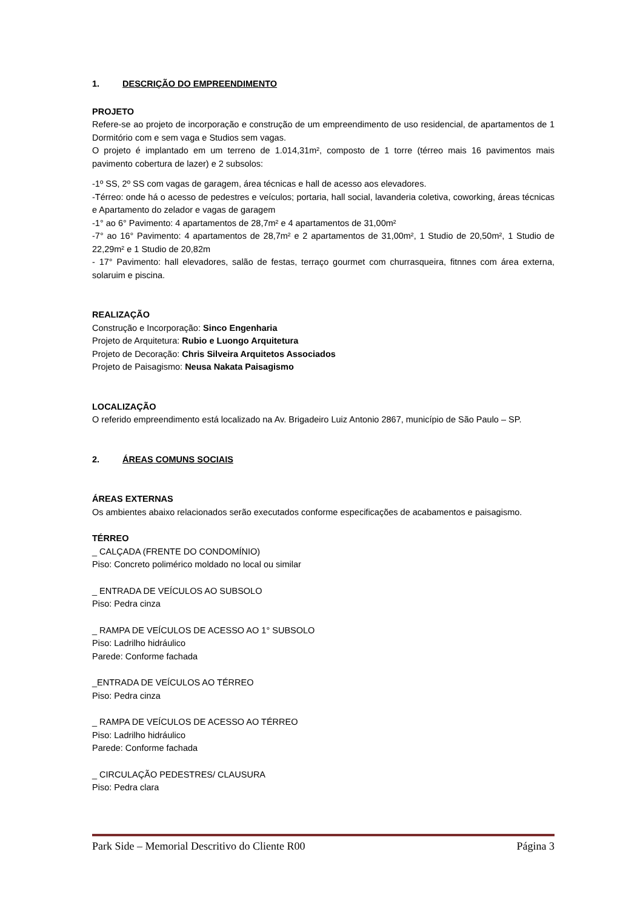1. DESCRIÇÃO DO EMPREENDIMENTO
PROJETO
Refere-se ao projeto de incorporação e construção de um empreendimento de uso residencial, de apartamentos de 1 Dormitório com e sem vaga e Studios sem vagas.
O projeto é implantado em um terreno de 1.014,31m², composto de 1 torre (térreo mais 16 pavimentos mais pavimento cobertura de lazer) e 2 subsolos:
-1º SS, 2º SS com vagas de garagem, área técnicas e hall de acesso aos elevadores.
-Térreo: onde há o acesso de pedestres e veículos; portaria, hall social, lavanderia coletiva, coworking, áreas técnicas e Apartamento do zelador e vagas de garagem
-1° ao 6° Pavimento: 4 apartamentos de 28,7m² e 4 apartamentos de 31,00m²
-7° ao 16° Pavimento: 4 apartamentos de 28,7m² e 2 apartamentos de 31,00m², 1 Studio de 20,50m², 1 Studio de 22,29m² e 1 Studio de 20,82m
- 17° Pavimento: hall elevadores, salão de festas, terraço gourmet com churrasqueira, fitnnes com área externa, solaruim e piscina.
REALIZAÇÃO
Construção e Incorporação: Sinco Engenharia
Projeto de Arquitetura: Rubio e Luongo Arquitetura
Projeto de Decoração: Chris Silveira Arquitetos Associados
Projeto de Paisagismo: Neusa Nakata Paisagismo
LOCALIZAÇÃO
O referido empreendimento está localizado na Av. Brigadeiro Luiz Antonio 2867, município de São Paulo – SP.
2. ÁREAS COMUNS SOCIAIS
ÁREAS EXTERNAS
Os ambientes abaixo relacionados serão executados conforme especificações de acabamentos e paisagismo.
TÉRREO
_ CALÇADA (FRENTE DO CONDOMÍNIO)
Piso: Concreto polimérico moldado no local ou similar
_ ENTRADA DE VEÍCULOS AO SUBSOLO
Piso: Pedra cinza
_ RAMPA DE VEÍCULOS DE ACESSO AO 1° SUBSOLO
Piso: Ladrilho hidráulico
Parede: Conforme fachada
_ENTRADA DE VEÍCULOS AO TÉRREO
Piso: Pedra cinza
_ RAMPA DE VEÍCULOS DE ACESSO AO TÉRREO
Piso: Ladrilho hidráulico
Parede: Conforme fachada
_ CIRCULAÇÃO PEDESTRES/ CLAUSURA
Piso: Pedra clara
Park Side – Memorial Descritivo do Cliente R00 Página 3